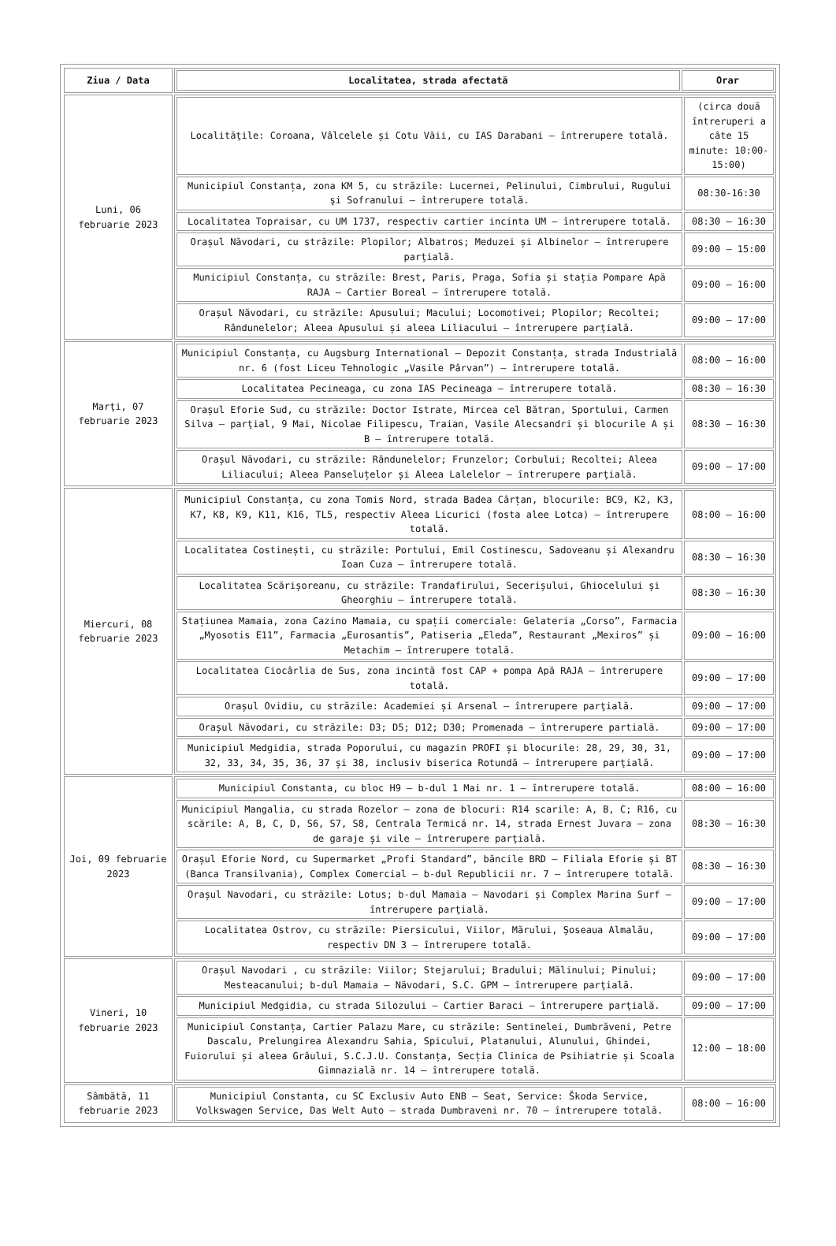| Ziua / Data | / Localitatea, strada afectată / Orar / / --- / --- / |
| Luni, 06 februarie 2023 | / Localităţile: Coroana, Vâlcelele și Cotu Văii, cu IAS Darabani – întrerupere totală. / (circa două întreruperi a câte 15 minute: 10:00-15:00) / / Municipiul Constanța, zona KM 5, cu străzile: Lucernei, Pelinului, Cimbrului, Rugului şi Sofranului – întrerupere totală. / 08:30-16:30 / / Localitatea Topraisar, cu UM 1737, respectiv cartier incinta UM – întrerupere totală. / 08:30 – 16:30 / / Orașul Năvodari, cu străzile: Plopilor; Albatros; Meduzei și Albinelor – întrerupere parţială. / 09:00 – 15:00 / / Municipiul Constanța, cu străzile: Brest, Paris, Praga, Sofia și stația Pompare Apă RAJA – Cartier Boreal – întrerupere totală. / 09:00 – 16:00 / / Orașul Năvodari, cu străzile: Apusului; Macului; Locomotivei; Plopilor; Recoltei; Rândunelelor; Aleea Apusului și aleea Liliacului – întrerupere parţială. / 09:00 – 17:00 / |
| Marţi, 07 februarie 2023 | / Municipiul Constanța, cu Augsburg International – Depozit Constanța, strada Industrială nr. 6 (fost Liceu Tehnologic „Vasile Pârvan”) – întrerupere totală. / 08:00 – 16:00 / / Localitatea Pecineaga, cu zona IAS Pecineaga – întrerupere totală. / 08:30 – 16:30 / / Orașul Eforie Sud, cu străzile: Doctor Istrate, Mircea cel Bătran, Sportului, Carmen Silva – parţial, 9 Mai, Nicolae Filipescu, Traian, Vasile Alecsandri și blocurile A și B – întrerupere totală. / 08:30 – 16:30 / / Orașul Năvodari, cu străzile: Rândunelelor; Frunzelor; Corbului; Recoltei; Aleea Liliacului; Aleea Panseluțelor și Aleea Lalelelor – întrerupere parţială. / 09:00 – 17:00 / |
| Miercuri, 08 februarie 2023 | / Municipiul Constanța, cu zona Tomis Nord, strada Badea Cârțan, blocurile: BC9, K2, K3, K7, K8, K9, K11, K16, TL5, respectiv Aleea Licurici (fosta alee Lotca) – întrerupere totală. / 08:00 – 16:00 / / Localitatea Costinești, cu străzile: Portului, Emil Costinescu, Sadoveanu și Alexandru Ioan Cuza – întrerupere totală. / 08:30 – 16:30 / / Localitatea Scărișoreanu, cu străzile: Trandafirului, Secerișului, Ghiocelului și Gheorghiu – întrerupere totală. / 08:30 – 16:30 / / Stațiunea Mamaia, zona Cazino Mamaia, cu spații comerciale: Gelateria „Corso”, Farmacia „Myosotis E11”, Farmacia „Eurosantis”, Patiseria „Eleda”, Restaurant „Mexiros” și Metachim – întrerupere totală. / 09:00 – 16:00 / / Localitatea Ciocârlia de Sus, zona incintă fost CAP + pompa Apă RAJA – întrerupere totală. / 09:00 – 17:00 / / Orașul Ovidiu, cu străzile: Academiei și Arsenal – întrerupere parţială. / 09:00 – 17:00 / / Orașul Năvodari, cu străzile: D3; D5; D12; D30; Promenada – întrerupere partială. / 09:00 – 17:00 / / Municipiul Medgidia, strada Poporului, cu magazin PROFI și blocurile: 28, 29, 30, 31, 32, 33, 34, 35, 36, 37 și 38, inclusiv biserica Rotundă – întrerupere parţială. / 09:00 – 17:00 / |
| Joi, 09 februarie 2023 | / Municipiul Constanta, cu bloc H9 – b-dul 1 Mai nr. 1 – întrerupere totală. / 08:00 – 16:00 / / Municipiul Mangalia, cu strada Rozelor – zona de blocuri: R14 scarile: A, B, C; R16, cu scările: A, B, C, D, S6, S7, S8, Centrala Termică nr. 14, strada Ernest Juvara – zona de garaje și vile – întrerupere parţială. / 08:30 – 16:30 / / Orașul Eforie Nord, cu Supermarket „Profi Standard”, băncile BRD – Filiala Eforie și BT (Banca Transilvania), Complex Comercial – b-dul Republicii nr. 7 – întrerupere totală. / 08:30 – 16:30 / / Orașul Navodari, cu străzile: Lotus; b-dul Mamaia – Navodari și Complex Marina Surf – întrerupere parţială. / 09:00 – 17:00 / / Localitatea Ostrov, cu străzile: Piersicului, Viilor, Mărului, Şoseaua Almalău, respectiv DN 3 – întrerupere totală. / 09:00 – 17:00 / |
| Vineri, 10 februarie 2023 | / Orașul Navodari , cu străzile: Viilor; Stejarului; Bradului; Mălinului; Pinului; Mesteacanului; b-dul Mamaia – Năvodari, S.C. GPM – întrerupere parţială. / 09:00 – 17:00 / / Municipiul Medgidia, cu strada Silozului – Cartier Baraci – întrerupere parţială. / 09:00 – 17:00 / / Municipiul Constanța, Cartier Palazu Mare, cu străzile: Sentinelei, Dumbrăveni, Petre Dascalu, Prelungirea Alexandru Sahia, Spicului, Platanului, Alunului, Ghindei, Fuiorului și aleea Grâului, S.C.J.U. Constanța, Secția Clinica de Psihiatrie și Scoala Gimnazială nr. 14 – întrerupere totală. / 12:00 – 18:00 / |
| Sâmbătă, 11 februarie 2023 | / Municipiul Constanta, cu SC Exclusiv Auto ENB – Seat, Service: Škoda Service, Volkswagen Service, Das Welt Auto – strada Dumbraveni nr. 70 – întrerupere totală. / 08:00 – 16:00 / |